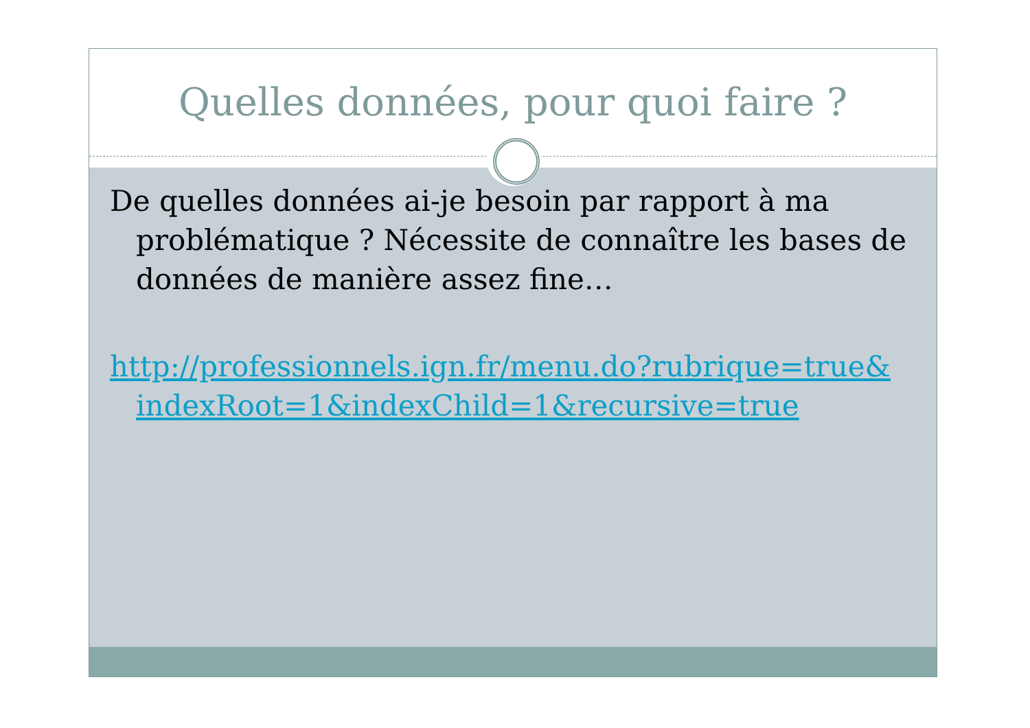Quelles données, pour quoi faire ?
De quelles données ai-je besoin par rapport à ma problématique ? Nécessite de connaître les bases de données de manière assez fine…
http://professionnels.ign.fr/menu.do?rubrique=true& indexRoot=1&indexChild=1&recursive=true